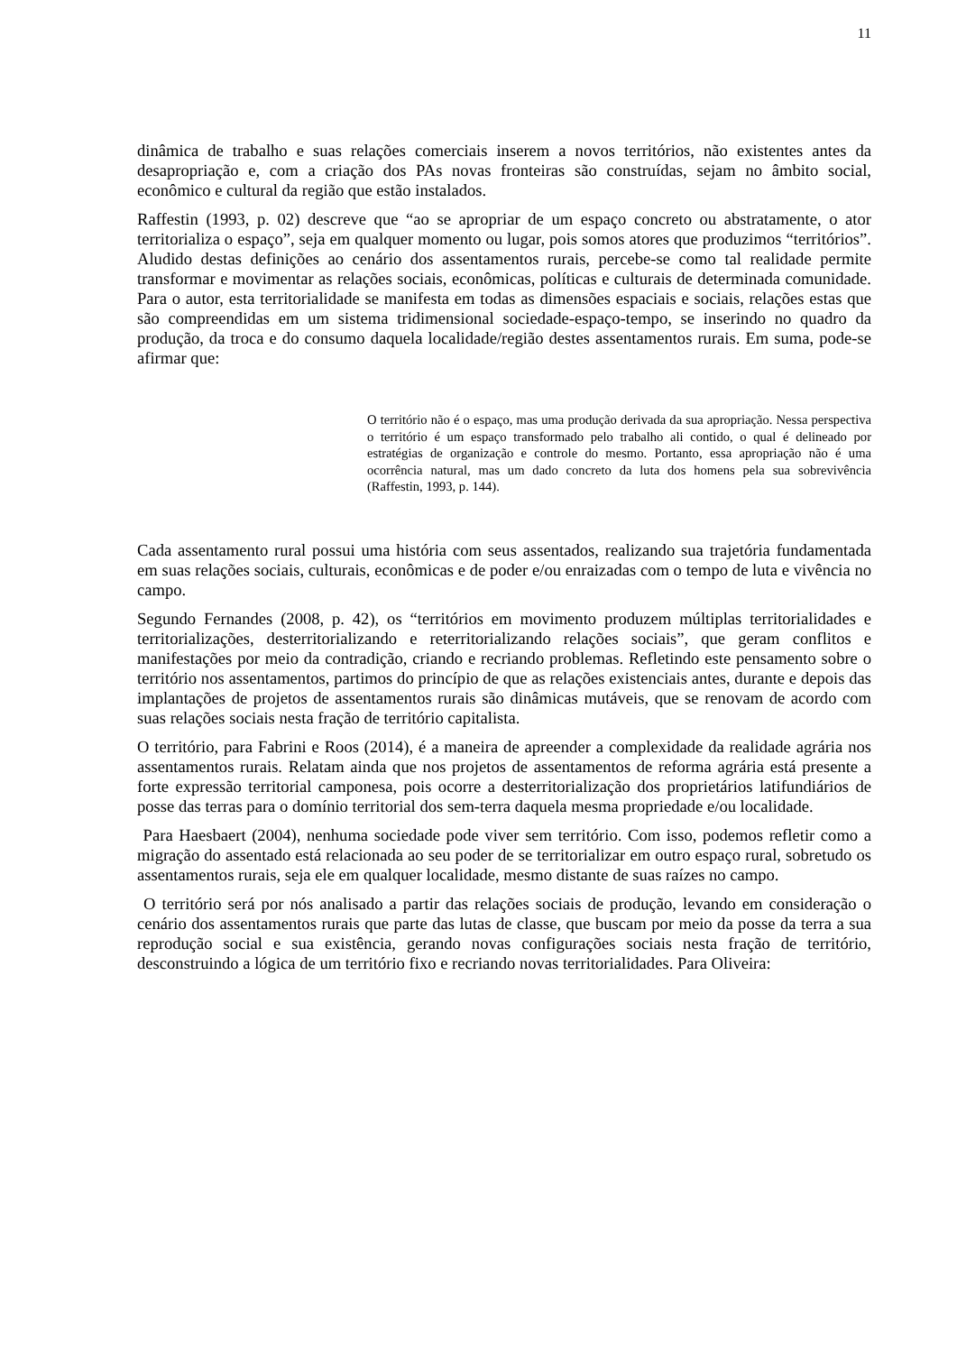11
dinâmica de trabalho e suas relações comerciais inserem a novos territórios, não existentes antes da desapropriação e, com a criação dos PAs novas fronteiras são construídas, sejam no âmbito social, econômico e cultural da região que estão instalados.
Raffestin (1993, p. 02) descreve que “ao se apropriar de um espaço concreto ou abstratamente, o ator territorializa o espaço”, seja em qualquer momento ou lugar, pois somos atores que produzimos “territórios”. Aludido destas definições ao cenário dos assentamentos rurais, percebe-se como tal realidade permite transformar e movimentar as relações sociais, econômicas, políticas e culturais de determinada comunidade. Para o autor, esta territorialidade se manifesta em todas as dimensões espaciais e sociais, relações estas que são compreendidas em um sistema tridimensional sociedade-espaço-tempo, se inserindo no quadro da produção, da troca e do consumo daquela localidade/região destes assentamentos rurais. Em suma, pode-se afirmar que:
O território não é o espaço, mas uma produção derivada da sua apropriação. Nessa perspectiva o território é um espaço transformado pelo trabalho ali contido, o qual é delineado por estratégias de organização e controle do mesmo. Portanto, essa apropriação não é uma ocorrência natural, mas um dado concreto da luta dos homens pela sua sobrevivência (Raffestin, 1993, p. 144).
Cada assentamento rural possui uma história com seus assentados, realizando sua trajetória fundamentada em suas relações sociais, culturais, econômicas e de poder e/ou enraizadas com o tempo de luta e vivência no campo.
Segundo Fernandes (2008, p. 42), os “territórios em movimento produzem múltiplas territorialidades e territorializações, desterritorializando e reterritorializando relações sociais”, que geram conflitos e manifestações por meio da contradição, criando e recriando problemas. Refletindo este pensamento sobre o território nos assentamentos, partimos do princípio de que as relações existenciais antes, durante e depois das implantações de projetos de assentamentos rurais são dinâmicas mutáveis, que se renovam de acordo com suas relações sociais nesta fração de território capitalista.
O território, para Fabrini e Roos (2014), é a maneira de apreender a complexidade da realidade agrária nos assentamentos rurais. Relatam ainda que nos projetos de assentamentos de reforma agrária está presente a forte expressão territorial camponesa, pois ocorre a desterritorialização dos proprietários latifundiários de posse das terras para o domínio territorial dos sem-terra daquela mesma propriedade e/ou localidade.
Para Haesbaert (2004), nenhuma sociedade pode viver sem território. Com isso, podemos refletir como a migração do assentado está relacionada ao seu poder de se territorializar em outro espaço rural, sobretudo os assentamentos rurais, seja ele em qualquer localidade, mesmo distante de suas raízes no campo.
O território será por nós analisado a partir das relações sociais de produção, levando em consideração o cenário dos assentamentos rurais que parte das lutas de classe, que buscam por meio da posse da terra a sua reprodução social e sua existência, gerando novas configurações sociais nesta fração de território, desconstruindo a lógica de um território fixo e recriando novas territorialidades. Para Oliveira: